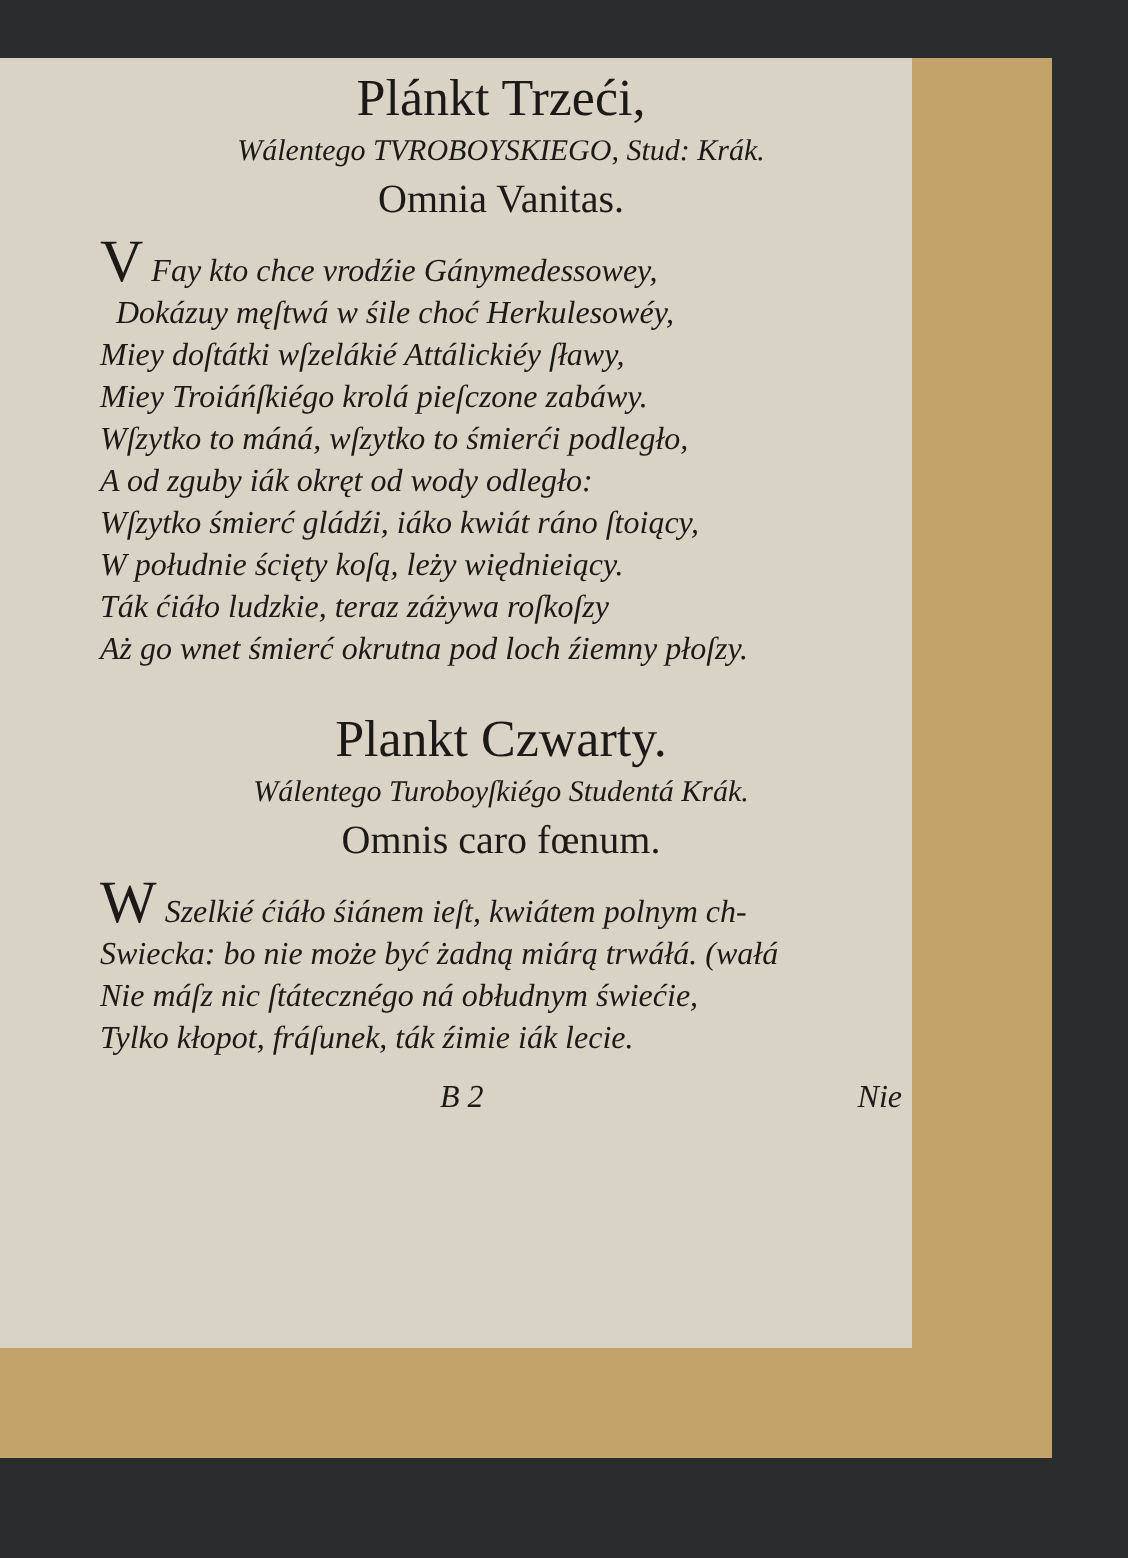Plánkt Trzeći,
Wálentego TVROBOYSKIEGO, Stud: Krák.
Omnia Vanitas.
V Fay kto chce vrodźie Gánymedessowey,
Dokázuy męſtwá w śile choć Herkulesowéy,
Miey doſtátki wſzelákié Attálickiéy ſławy,
Miey Troiáńſkiégo krolá pieſczone zabáwy.
Wſzytko to máná, wſzytko to śmierći podległo,
A od zguby iák okręt od wody odległo:
Wſzytko śmierć gládźi, iáko kwiát ráno ſtoiący,
W południe ścięty koſą, leży więdnieiący.
Ták ćiáło ludzkie, teraz záżywa roſkoſzy
Aż go wnet śmierć okrutna pod loch źiemny płoſzy.
Plankt Czwarty.
Wálentego Turoboyſkiégo Studentá Krák.
Omnis caro fœnum.
W Szelkié ćiáło śiánem ieſt, kwiátem polnym ch-
Swiecka: bo nie może być żadną miárą trwáłá. (wałá
Nie máſz nic ſtátecznégo ná obłudnym świećie,
Tylko kłopot, fráſunek, ták źimie iák lecie.
B 2 Nie